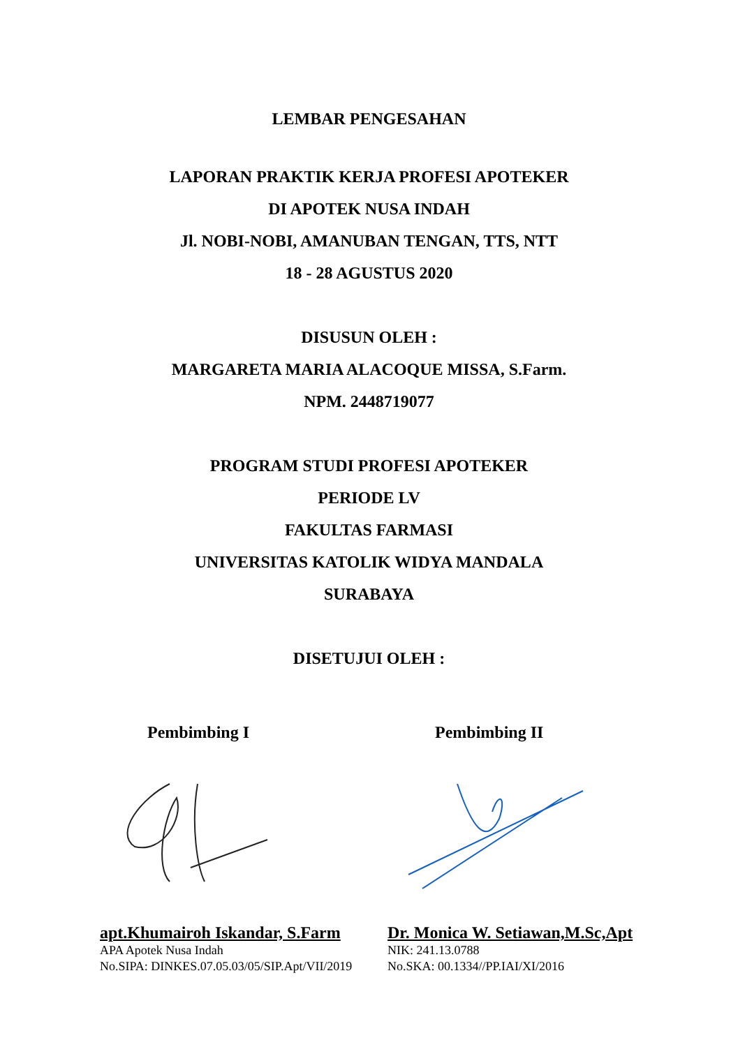LEMBAR PENGESAHAN
LAPORAN PRAKTIK KERJA PROFESI APOTEKER
DI APOTEK NUSA INDAH
Jl. NOBI-NOBI, AMANUBAN TENGAN, TTS, NTT
18 - 28 AGUSTUS 2020
DISUSUN OLEH :
MARGARETA MARIA ALACOQUE MISSA, S.Farm.
NPM. 2448719077
PROGRAM STUDI PROFESI APOTEKER
PERIODE LV
FAKULTAS FARMASI
UNIVERSITAS KATOLIK WIDYA MANDALA
SURABAYA
DISETUJUI OLEH :
Pembimbing I
apt.Khumairoh Iskandar, S.Farm
APA Apotek Nusa Indah
No.SIPA: DINKES.07.05.03/05/SIP.Apt/VII/2019
Pembimbing II
Dr. Monica W. Setiawan,M.Sc,Apt
NIK: 241.13.0788
No.SKA: 00.1334//PP.IAI/XI/2016